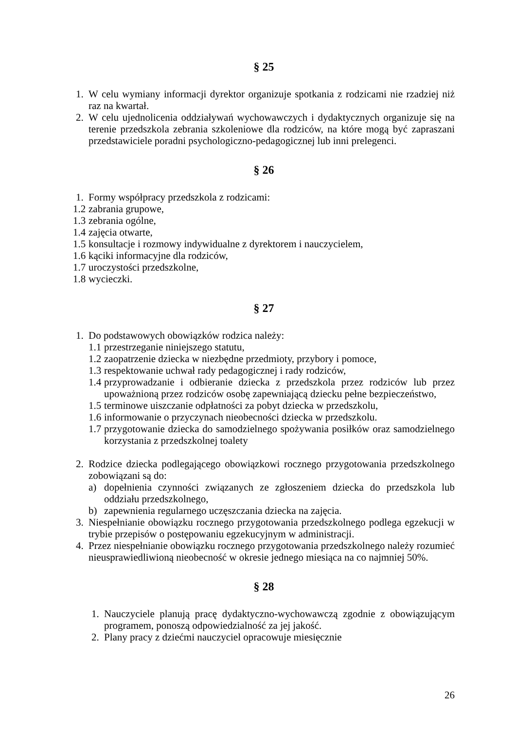§ 25
1. W celu wymiany informacji dyrektor organizuje spotkania z rodzicami nie rzadziej niż raz na kwartał.
2. W celu ujednolicenia oddziaływań wychowawczych i dydaktycznych organizuje się na terenie przedszkola zebrania szkoleniowe dla rodziców, na które mogą być zapraszani przedstawiciele poradni psychologiczno-pedagogicznej lub inni prelegenci.
§ 26
1. Formy współpracy przedszkola z rodzicami:
1.2 zabrania grupowe,
1.3 zebrania ogólne,
1.4 zajęcia otwarte,
1.5 konsultacje i rozmowy indywidualne z dyrektorem i nauczycielem,
1.6 kąciki informacyjne dla rodziców,
1.7 uroczystości przedszkolne,
1.8 wycieczki.
§ 27
1. Do podstawowych obowiązków rodzica należy:
1.1 przestrzeganie niniejszego statutu,
1.2 zaopatrzenie dziecka w niezbędne przedmioty, przybory i pomoce,
1.3 respektowanie uchwał rady pedagogicznej i rady rodziców,
1.4 przyprowadzanie i odbieranie dziecka z przedszkola przez rodziców lub przez upoważnioną przez rodziców osobę zapewniającą dziecku pełne bezpieczeństwo,
1.5 terminowe uiszczanie odpłatności za pobyt dziecka w przedszkolu,
1.6 informowanie o przyczynach nieobecności dziecka w przedszkolu.
1.7 przygotowanie dziecka do samodzielnego spożywania posiłków oraz samodzielnego korzystania z przedszkolnej toalety
2. Rodzice dziecka podlegającego obowiązkowi rocznego przygotowania przedszkolnego zobowiązani są do:
a) dopełnienia czynności związanych ze zgłoszeniem dziecka do przedszkola lub oddziału przedszkolnego,
b) zapewnienia regularnego uczęszczania dziecka na zajęcia.
3. Niespełnianie obowiązku rocznego przygotowania przedszkolnego podlega egzekucji w trybie przepisów o postępowaniu egzekucyjnym w administracji.
4. Przez niespełnianie obowiązku rocznego przygotowania przedszkolnego należy rozumieć nieusprawiedliwioną nieobecność w okresie jednego miesiąca na co najmniej 50%.
§ 28
1. Nauczyciele planują pracę dydaktyczno-wychowawczą zgodnie z obowiązującym programem, ponoszą odpowiedzialność za jej jakość.
2. Plany pracy z dziećmi nauczyciel opracowuje miesięcznie
26